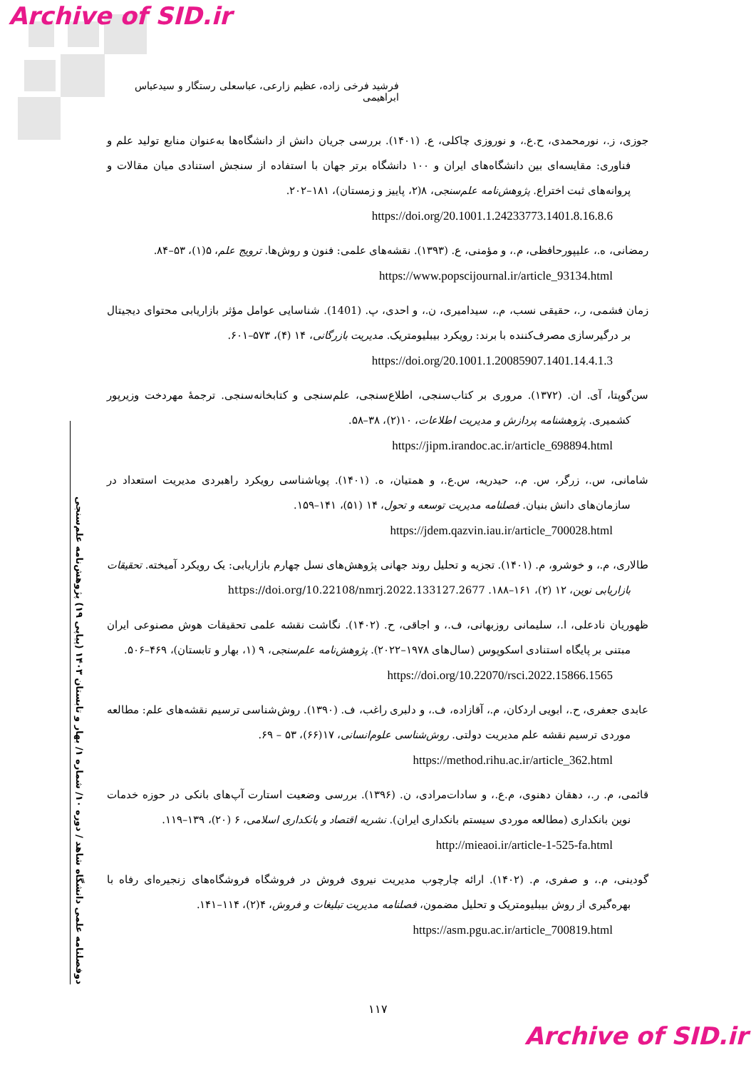Archive of SID.ir
فرشید فرخی زاده، عظیم زارعی، عباسعلی رستگار و سیدعباس ابراهیمی
جوزی، ز.، نورمحمدی، ح.ع.، و نوروزی چاکلی، ع. (۱۴۰۱). بررسی جریان دانش از دانشگاه‌ها به‌عنوان منابع تولید علم و فناوری: مقایسه‌ای بین دانشگاه‌های ایران و ۱۰۰ دانشگاه برتر جهان با استفاده از سنجش استنادی میان مقالات و پروانه‌های ثبت اختراع. پژوهش‌نامه علم‌سنجی، ۸(۲، پاییز و زمستان)، ۱۸۱–۲۰۲.
https://doi.org/20.1001.1.24233773.1401.8.16.8.6
رمضانی، ه.، علیپورحافظی، م.، و مؤمنی، ع. (۱۳۹۳). نقشه‌های علمی: فنون و روش‌ها. ترویج علم، ۵(۱)، ۵۳–۸۴.
https://www.popscijournal.ir/article_93134.html
زمان فشمی، ر.، حقیقی نسب، م.، سیدامیری، ن.، و احدی، پ. (1401). شناسایی عوامل مؤثر بازاریابی محتوای دیجیتال بر درگیرسازی مصرف‌کننده با برند: رویکرد بیبلیومتریک. مدیریت بازرگانی، ۱۴ (۴)، ۵۷۳–۶۰۱.
https://doi.org/20.1001.1.20085907.1401.14.4.1.3
سن‌گوپتا، آی. ان. (۱۳۷۲). مروری بر کتاب‌سنجی، اطلاع‌سنجی، علم‌سنجی و کتابخانه‌سنجی. ترجمهٔ مهردخت وزیرپور کشمیری. پژوهشنامه پردازش و مدیریت اطلاعات، ۱۰(۲)، ۳۸–۵۸.
https://jipm.irandoc.ac.ir/article_698894.html
شامانی، س.، زرگر، س. م.، حیدریه، س.ع.، و همتیان، ه. (۱۴۰۱). پویاشناسی رویکرد راهبردی مدیریت استعداد در سازمان‌های دانش بنیان. فصلنامه مدیریت توسعه و تحول، ۱۴ (۵۱)، ۱۴۱–۱۵۹.
https://jdem.qazvin.iau.ir/article_700028.html
طالاری، م.، و خوشرو، م. (۱۴۰۱). تجزیه و تحلیل روند جهانی پژوهش‌های نسل چهارم بازاریابی: یک رویکرد آمیخته. تحقیقات بازاریابی نوین، ۱۲ (۲)، ۱۶۱–۱۸۸. https://doi.org/10.22108/nmrj.2022.133127.2677
ظهوریان نادعلی، ا.، سلیمانی روزبهانی، ف.، و اجاقی، ح. (۱۴۰۲). نگاشت نقشه علمی تحقیقات هوش مصنوعی ایران مبتنی بر پایگاه استنادی اسکوپوس (سال‌های ۱۹۷۸–۲۰۲۲). پژوهش‌نامه علم‌سنجی، ۹ (۱، بهار و تابستان)، ۴۶۹–۵۰۶.
https://doi.org/10.22070/rsci.2022.15866.1565
عابدی جعفری، ح.، ابویی اردکان، م.، آقازاده، ف.، و دلبری راغب، ف. (۱۳۹۰). روش‌شناسی ترسیم نقشه‌های علم: مطالعه موردی ترسیم نقشه علم مدیریت دولتی. روش‌شناسی علوم‌انسانی، ۱۷(۶۶)، ۵۳ – ۶۹.
https://method.rihu.ac.ir/article_362.html
قائمی، م. ر.، دهقان دهنوی، م.ع.، و سادات‌مرادی، ن. (۱۳۹۶). بررسی وضعیت استارت آپ‌های بانکی در حوزه خدمات نوین بانکداری (مطالعه موردی سیستم بانکداری ایران). نشریه اقتصاد و بانکداری اسلامی، ۶ (۲۰)، ۱۳۹–۱۱۹.
http://mieaoi.ir/article-1-525-fa.html
گودینی، م.، و صفری، م. (۱۴۰۲). ارائه چارچوب مدیریت نیروی فروش در فروشگاه فروشگاه‌های زنجیره‌ای رفاه با بهره‌گیری از روش بیبلیومتریک و تحلیل مضمون، فصلنامه مدیریت تبلیغات و فروش، ۴(۲)، ۱۱۴–۱۴۱.
https://asm.pgu.ac.ir/article_700819.html
دوفصلنامه علمی دانشگاه شاهد / دوره ۱۰/ شماره ۱/ بهار و تابستان ۱۴۰۳ (پیاپی ۱۹) پژوهش‌نامه علم‌سنجی
۱۱۷
Archive of SID.ir